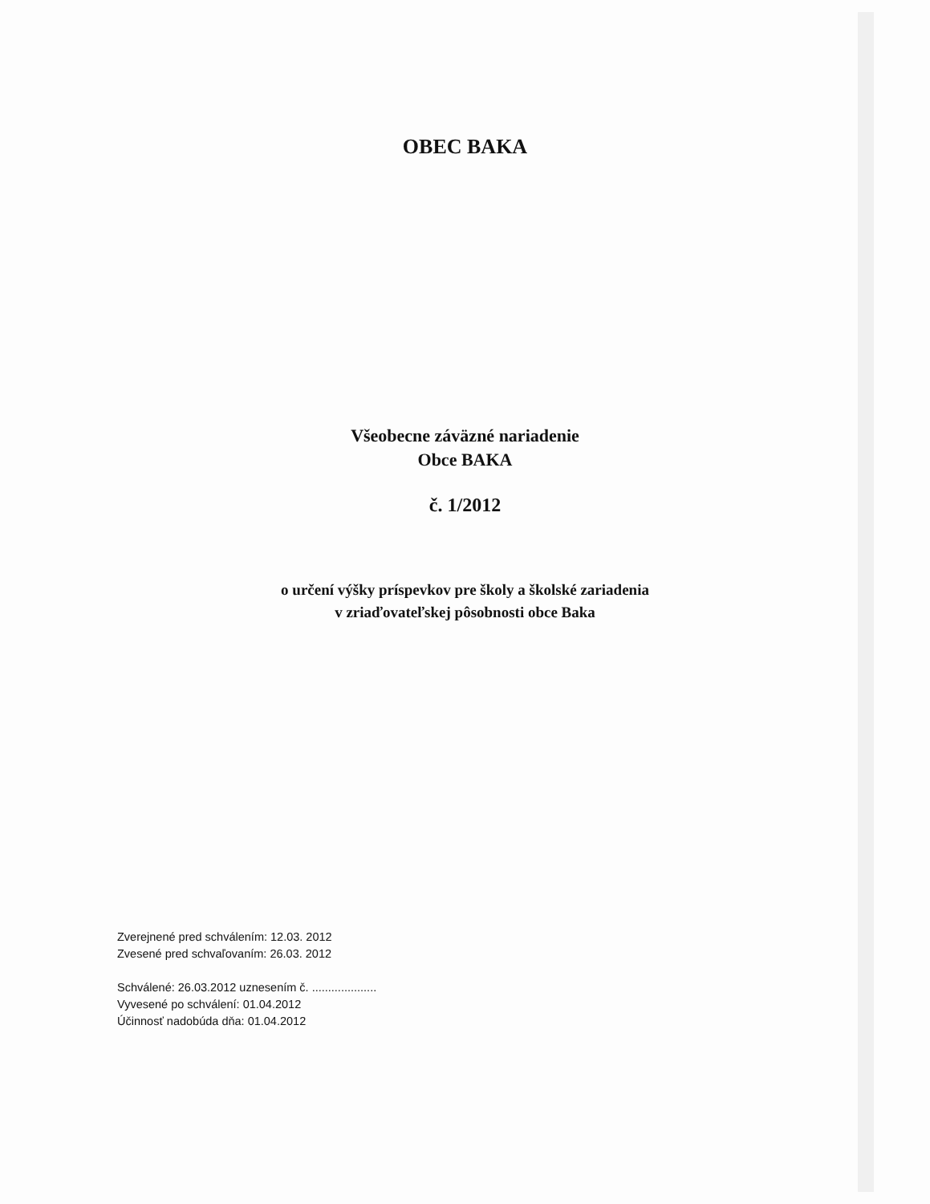OBEC BAKA
Všeobecne záväzné nariadenie
Obce BAKA
č. 1/2012
o určení výšky príspevkov pre školy a školské zariadenia
v zriaďovateľskej pôsobnosti obce Baka
Zverejnené pred schválením: 12.03. 2012
Zvesené pred schvaľovaním: 26.03. 2012
Schválené: 26.03.2012 uznesením č. ....................
Vyvesené po schválení: 01.04.2012
Účinnosť nadobúda dňa: 01.04.2012